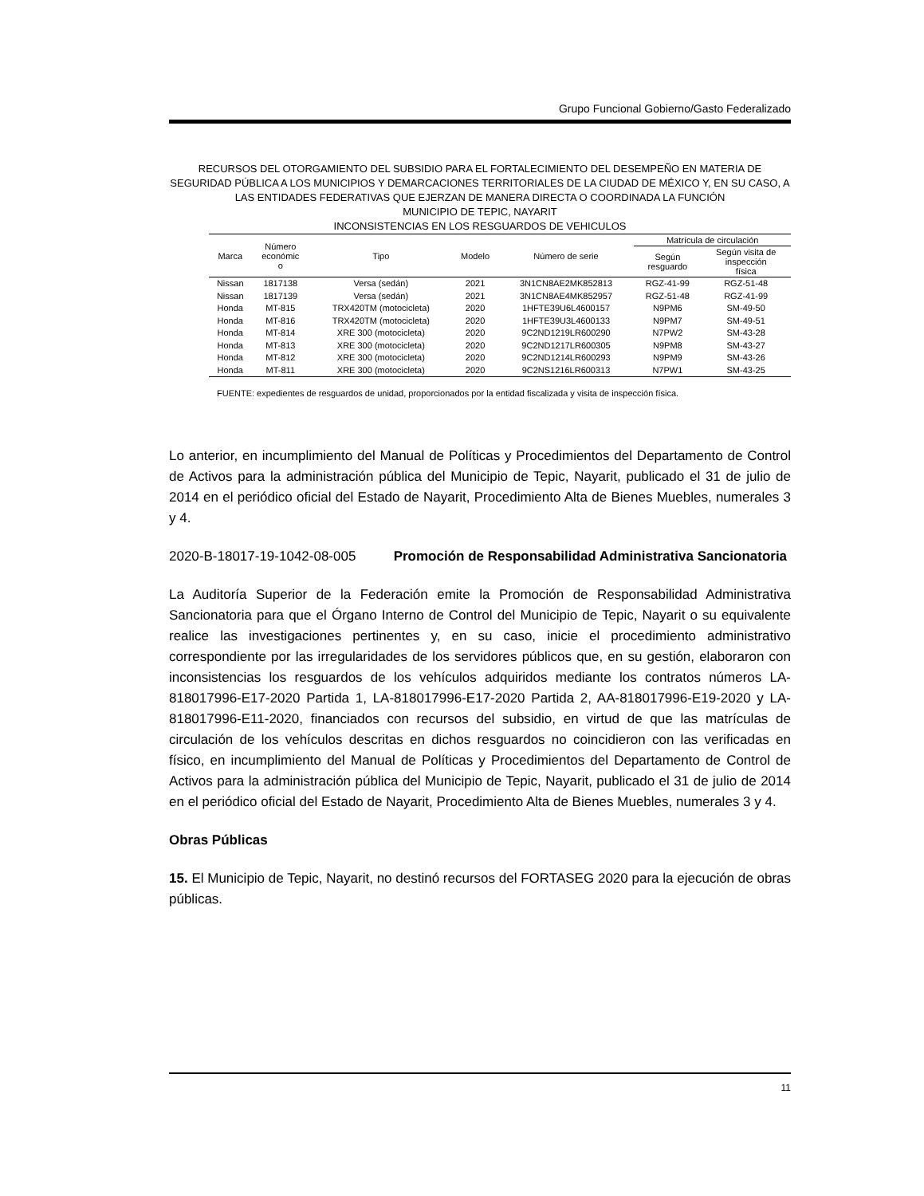Grupo Funcional Gobierno/Gasto Federalizado
RECURSOS DEL OTORGAMIENTO DEL SUBSIDIO PARA EL FORTALECIMIENTO DEL DESEMPEÑO EN MATERIA DE SEGURIDAD PÚBLICA A LOS MUNICIPIOS Y DEMARCACIONES TERRITORIALES DE LA CIUDAD DE MÉXICO Y, EN SU CASO, A LAS ENTIDADES FEDERATIVAS QUE EJERZAN DE MANERA DIRECTA O COORDINADA LA FUNCIÓN
MUNICIPIO DE TEPIC, NAYARIT
INCONSISTENCIAS EN LOS RESGUARDOS DE VEHICULOS
| Marca | Número económic o | Tipo | Modelo | Número de serie | Matrícula de circulación | |
| --- | --- | --- | --- | --- | --- | --- |
| | | | | | Según resguardo | Según visita de inspección física |
| Nissan | 1817138 | Versa (sedán) | 2021 | 3N1CN8AE2MK852813 | RGZ-41-99 | RGZ-51-48 |
| Nissan | 1817139 | Versa (sedán) | 2021 | 3N1CN8AE4MK852957 | RGZ-51-48 | RGZ-41-99 |
| Honda | MT-815 | TRX420TM (motocicleta) | 2020 | 1HFTE39U6L4600157 | N9PM6 | SM-49-50 |
| Honda | MT-816 | TRX420TM (motocicleta) | 2020 | 1HFTE39U3L4600133 | N9PM7 | SM-49-51 |
| Honda | MT-814 | XRE 300 (motocicleta) | 2020 | 9C2ND1219LR600290 | N7PW2 | SM-43-28 |
| Honda | MT-813 | XRE 300 (motocicleta) | 2020 | 9C2ND1217LR600305 | N9PM8 | SM-43-27 |
| Honda | MT-812 | XRE 300 (motocicleta) | 2020 | 9C2ND1214LR600293 | N9PM9 | SM-43-26 |
| Honda | MT-811 | XRE 300 (motocicleta) | 2020 | 9C2NS1216LR600313 | N7PW1 | SM-43-25 |
FUENTE: expedientes de resguardos de unidad, proporcionados por la entidad fiscalizada y visita de inspección física.
Lo anterior, en incumplimiento del Manual de Políticas y Procedimientos del Departamento de Control de Activos para la administración pública del Municipio de Tepic, Nayarit, publicado el 31 de julio de 2014 en el periódico oficial del Estado de Nayarit, Procedimiento Alta de Bienes Muebles, numerales 3 y 4.
2020-B-18017-19-1042-08-005 Promoción de Responsabilidad Administrativa Sancionatoria
La Auditoría Superior de la Federación emite la Promoción de Responsabilidad Administrativa Sancionatoria para que el Órgano Interno de Control del Municipio de Tepic, Nayarit o su equivalente realice las investigaciones pertinentes y, en su caso, inicie el procedimiento administrativo correspondiente por las irregularidades de los servidores públicos que, en su gestión, elaboraron con inconsistencias los resguardos de los vehículos adquiridos mediante los contratos números LA-818017996-E17-2020 Partida 1, LA-818017996-E17-2020 Partida 2, AA-818017996-E19-2020 y LA-818017996-E11-2020, financiados con recursos del subsidio, en virtud de que las matrículas de circulación de los vehículos descritas en dichos resguardos no coincidieron con las verificadas en físico, en incumplimiento del Manual de Políticas y Procedimientos del Departamento de Control de Activos para la administración pública del Municipio de Tepic, Nayarit, publicado el 31 de julio de 2014 en el periódico oficial del Estado de Nayarit, Procedimiento Alta de Bienes Muebles, numerales 3 y 4.
Obras Públicas
15. El Municipio de Tepic, Nayarit, no destinó recursos del FORTASEG 2020 para la ejecución de obras públicas.
11